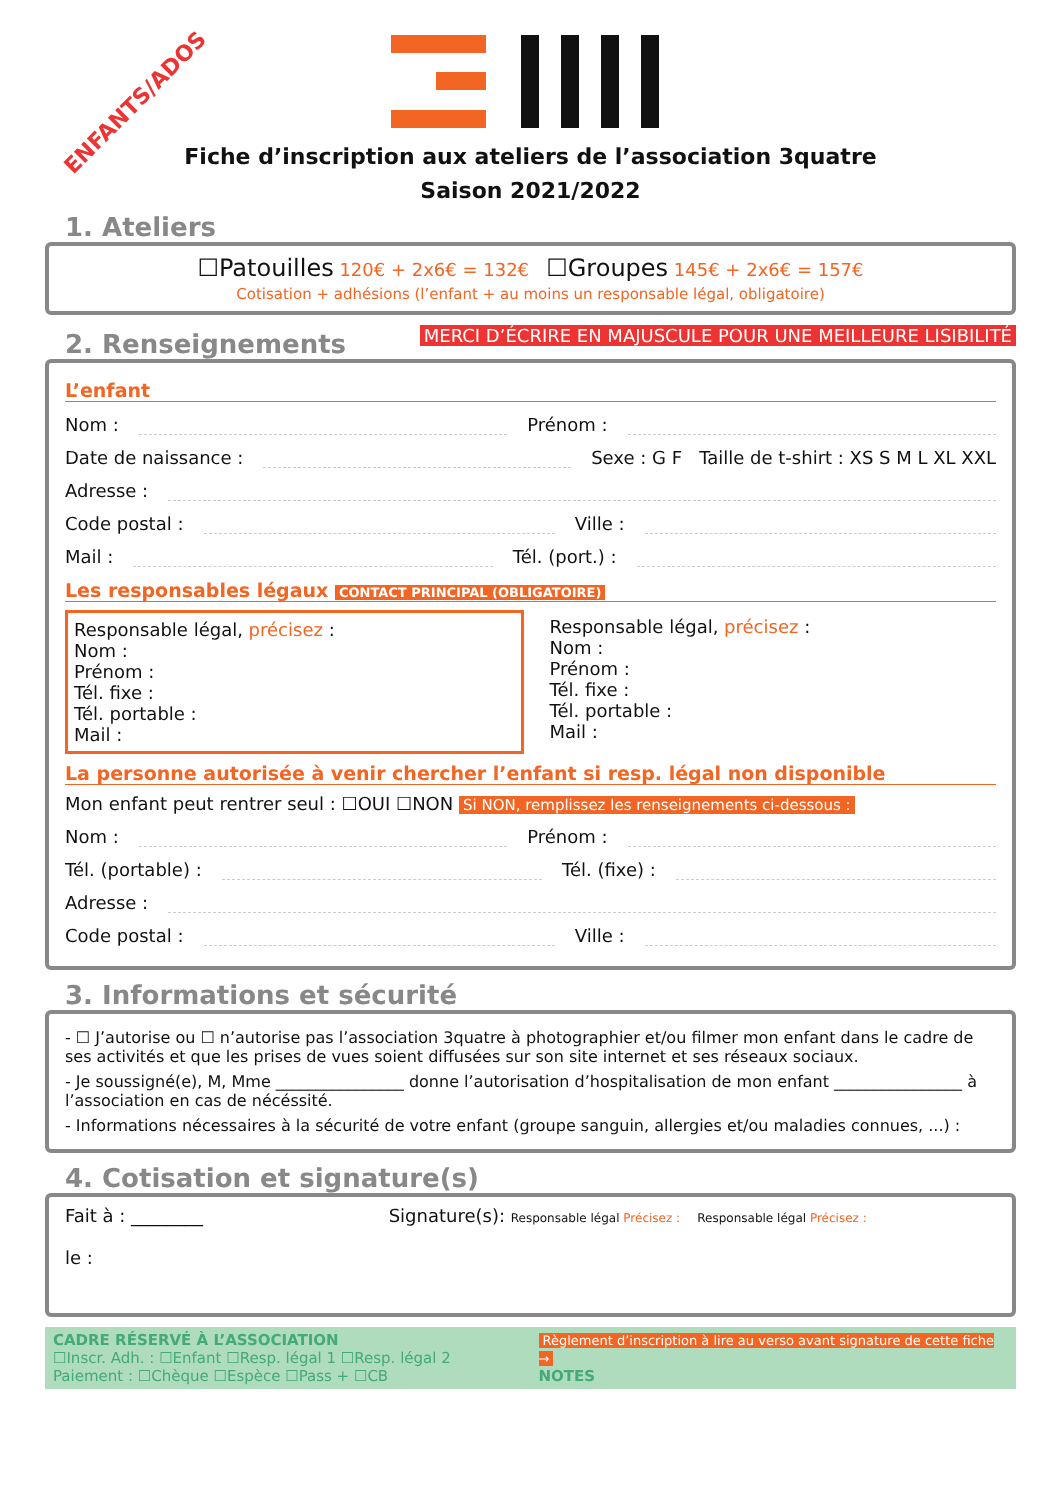ENFANTS/ADOS
Fiche d’inscription aux ateliers de l’association 3quatre
Saison 2021/2022
1. Ateliers
☐Patouilles 120€ + 2x6€ = 132€ ☐Groupes 145€ + 2x6€ = 157€
Cotisation + adhésions (l’enfant + au moins un responsable légal, obligatoire)
2. Renseignements
MERCI D’ÉCRIRE EN MAJUSCULE POUR UNE MEILLEURE LISIBILITÉ
L’enfant
Nom : Prénom :
Date de naissance : Sexe : G F Taille de t-shirt : XS S M L XL XXL
Adresse :
Code postal : Ville :
Mail : Tél. (port.) :
Les responsables légaux CONTACT PRINCIPAL (OBLIGATOIRE)
Responsable légal, précisez :
Nom :
Prénom :
Tél. fixe :
Tél. portable :
Mail :
Responsable légal, précisez :
Nom :
Prénom :
Tél. fixe :
Tél. portable :
Mail :
La personne autorisée à venir chercher l’enfant si resp. légal non disponible
Mon enfant peut rentrer seul : ☐OUI ☐NON Si NON, remplissez les renseignements ci-dessous :
Nom : Prénom :
Tél. (portable) : Tél. (fixe) :
Adresse :
Code postal : Ville :
3. Informations et sécurité
- ☐ J’autorise ou ☐ n’autorise pas l’association 3quatre à photographier et/ou filmer mon enfant dans le cadre de ses activités et que les prises de vues soient diffusées sur son site internet et ses réseaux sociaux.
- Je soussigné(e), M, Mme ________________ donne l’autorisation d’hospitalisation de mon enfant ________________ à l’association en cas de nécéssité.
- Informations nécessaires à la sécurité de votre enfant (groupe sanguin, allergies et/ou maladies connues, ...) :
4. Cotisation et signature(s)
Fait à : ________
le :
Signature(s): Responsable légal Précisez : Responsable légal Précisez :
CADRE RÉSERVÉ À L’ASSOCIATION
☐Inscr. Adh. : ☐Enfant ☐Resp. légal 1 ☐Resp. légal 2
Paiement : ☐Chèque ☐Espèce ☐Pass + ☐CB
Règlement d’inscription à lire au verso avant signature de cette fiche →
NOTES